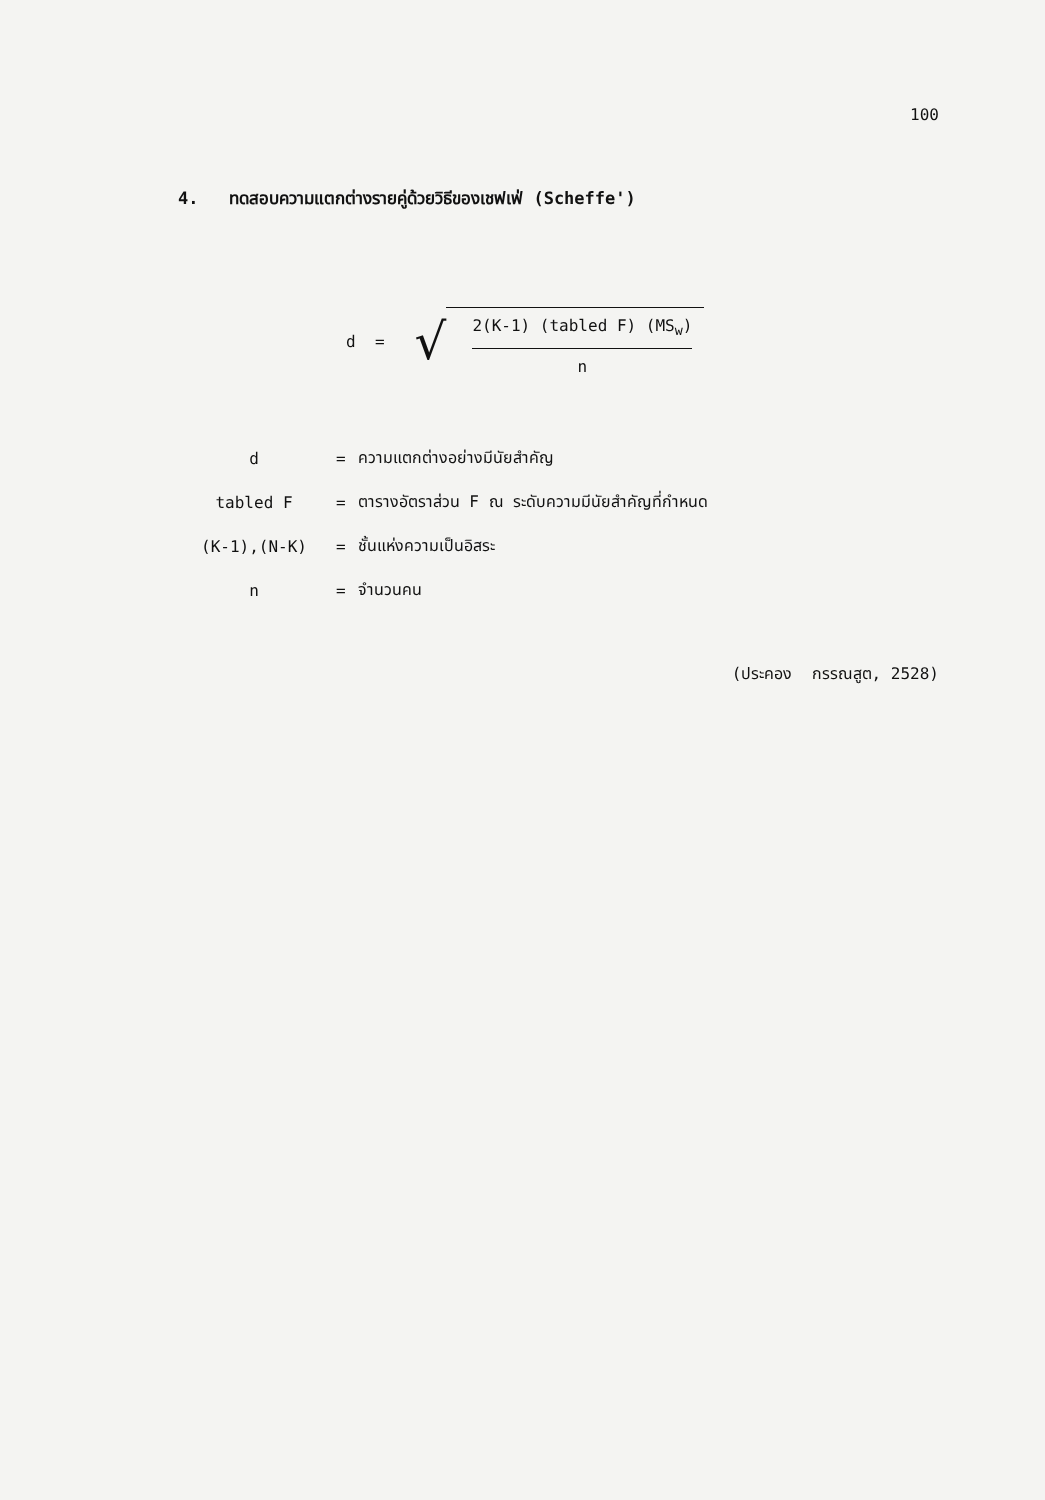100
4. ทดสอบความแตกต่างรายคู่ด้วยวิธีของเชฟเฟ่ (Scheffe')
d =
√
2(K-1) (tabled F) (MS<sub>w</sub>)
n
| d | = | ความแตกต่างอย่างมีนัยสำคัญ |
| tabled F | = | ตารางอัตราส่วน F ณ ระดับความมีนัยสำคัญที่กำหนด |
| (K-1),(N-K) | = | ชั้นแห่งความเป็นอิสระ |
| n | = | จำนวนคน |
(ประคอง กรรณสูต, 2528)